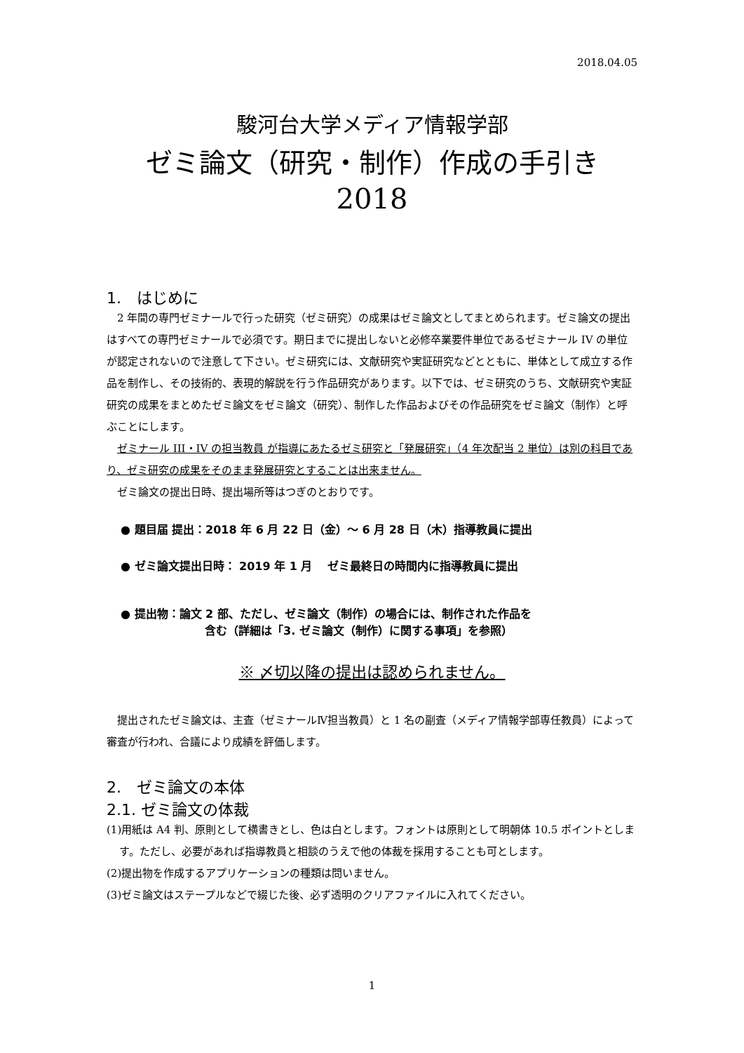2018.04.05
駿河台大学メディア情報学部
ゼミ論文（研究・制作）作成の手引き
2018
1.　はじめに
2 年間の専門ゼミナールで行った研究（ゼミ研究）の成果はゼミ論文としてまとめられます。ゼミ論文の提出はすべての専門ゼミナールで必須です。期日までに提出しないと必修卒業要件単位であるゼミナール IV の単位が認定されないので注意して下さい。ゼミ研究には、文献研究や実証研究などとともに、単体として成立する作品を制作し、その技術的、表現的解説を行う作品研究があります。以下では、ゼミ研究のうち、文献研究や実証研究の成果をまとめたゼミ論文をゼミ論文（研究）、制作した作品およびその作品研究をゼミ論文（制作）と呼ぶことにします。
ゼミナール III・IV の担当教員 が指導にあたるゼミ研究と「発展研究」（4 年次配当 2 単位）は別の科目であり、ゼミ研究の成果をそのまま発展研究とすることは出来ません。
ゼミ論文の提出日時、提出場所等はつぎのとおりです。
● 題目届 提出：2018 年 6 月 22 日（金）～ 6 月 28 日（木）指導教員に提出
● ゼミ論文提出日時： 2019 年 1 月　 ゼミ最終日の時間内に指導教員に提出
● 提出物：論文 2 部、ただし、ゼミ論文（制作）の場合には、制作された作品を
含む（詳細は「3. ゼミ論文（制作）に関する事項」を参照）
※ 〆切以降の提出は認められません。
提出されたゼミ論文は、主査（ゼミナールⅣ担当教員）と 1 名の副査（メディア情報学部専任教員）によって審査が行われ、合議により成績を評価します。
2.　ゼミ論文の本体
2.1. ゼミ論文の体裁
(1)用紙は A4 判、原則として横書きとし、色は白とします。フォントは原則として明朝体 10.5 ポイントとします。ただし、必要があれば指導教員と相談のうえで他の体裁を採用することも可とします。
(2)提出物を作成するアプリケーションの種類は問いません。
(3)ゼミ論文はステープルなどで綴じた後、必ず透明のクリアファイルに入れてください。
1